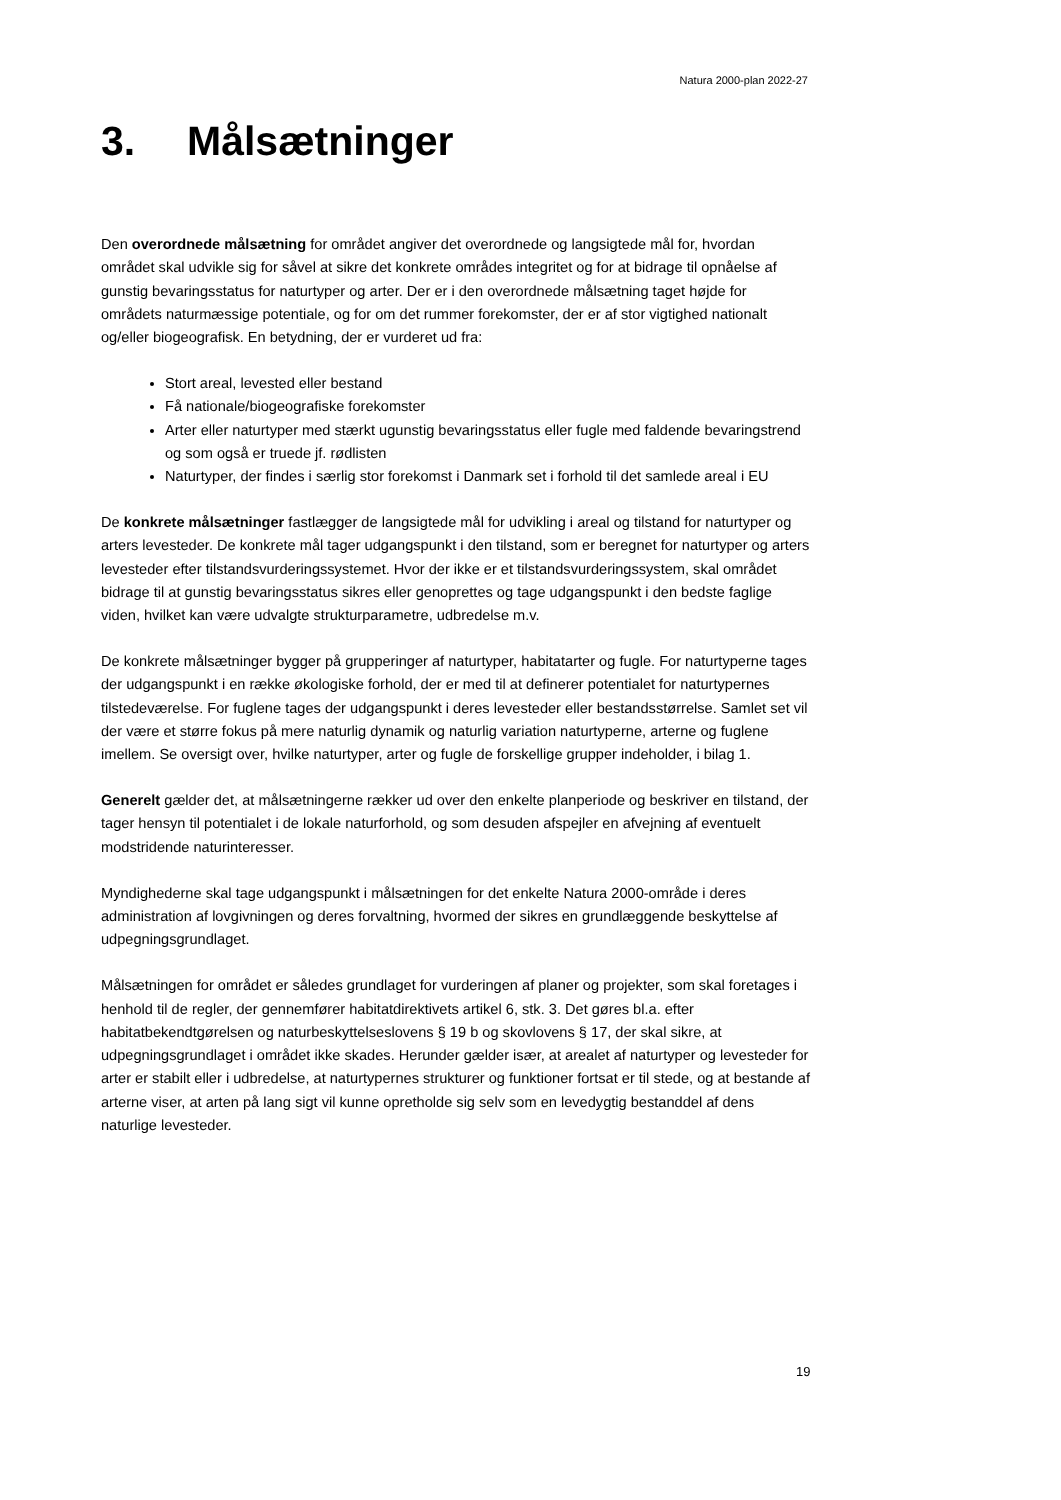Natura 2000-plan 2022-27
3. Målsætninger
Den overordnede målsætning for området angiver det overordnede og langsigtede mål for, hvordan området skal udvikle sig for såvel at sikre det konkrete områdes integritet og for at bidrage til opnåelse af gunstig bevaringsstatus for naturtyper og arter. Der er i den overordnede målsætning taget højde for områdets naturmæssige potentiale, og for om det rummer forekomster, der er af stor vigtighed nationalt og/eller biogeografisk. En betydning, der er vurderet ud fra:
Stort areal, levested eller bestand
Få nationale/biogeografiske forekomster
Arter eller naturtyper med stærkt ugunstig bevaringsstatus eller fugle med faldende bevaringstrend og som også er truede jf. rødlisten
Naturtyper, der findes i særlig stor forekomst i Danmark set i forhold til det samlede areal i EU
De konkrete målsætninger fastlægger de langsigtede mål for udvikling i areal og tilstand for naturtyper og arters levesteder. De konkrete mål tager udgangspunkt i den tilstand, som er beregnet for naturtyper og arters levesteder efter tilstandsvurderingssystemet. Hvor der ikke er et tilstandsvurderingssystem, skal området bidrage til at gunstig bevaringsstatus sikres eller genoprettes og tage udgangspunkt i den bedste faglige viden, hvilket kan være udvalgte strukturparametre, udbredelse m.v.
De konkrete målsætninger bygger på grupperinger af naturtyper, habitatarter og fugle. For naturtyperne tages der udgangspunkt i en række økologiske forhold, der er med til at definerer potentialet for naturtypernes tilstedeværelse. For fuglene tages der udgangspunkt i deres levesteder eller bestandsstørrelse. Samlet set vil der være et større fokus på mere naturlig dynamik og naturlig variation naturtyperne, arterne og fuglene imellem. Se oversigt over, hvilke naturtyper, arter og fugle de forskellige grupper indeholder, i bilag 1.
Generelt gælder det, at målsætningerne rækker ud over den enkelte planperiode og beskriver en tilstand, der tager hensyn til potentialet i de lokale naturforhold, og som desuden afspejler en afvejning af eventuelt modstridende naturinteresser.
Myndighederne skal tage udgangspunkt i målsætningen for det enkelte Natura 2000-område i deres administration af lovgivningen og deres forvaltning, hvormed der sikres en grundlæggende beskyttelse af udpegningsgrundlaget.
Målsætningen for området er således grundlaget for vurderingen af planer og projekter, som skal foretages i henhold til de regler, der gennemfører habitatdirektivets artikel 6, stk. 3. Det gøres bl.a. efter habitatbekendtgørelsen og naturbeskyttelseslovens § 19 b og skovlovens § 17, der skal sikre, at udpegningsgrundlaget i området ikke skades. Herunder gælder især, at arealet af naturtyper og levesteder for arter er stabilt eller i udbredelse, at naturtypernes strukturer og funktioner fortsat er til stede, og at bestande af arterne viser, at arten på lang sigt vil kunne opretholde sig selv som en levedygtig bestanddel af dens naturlige levesteder.
19